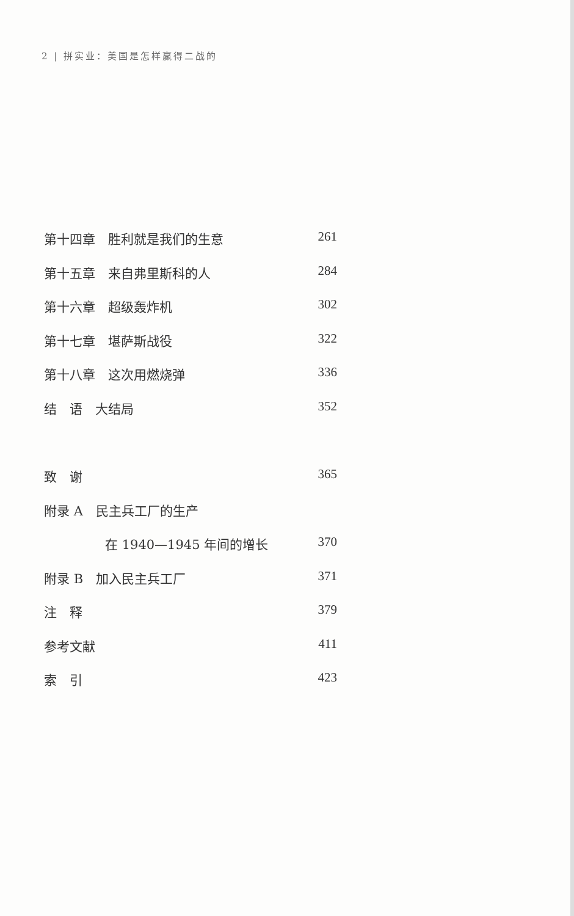2 | 拼实业：美国是怎样赢得二战的
第十四章　胜利就是我们的生意 261
第十五章　来自弗里斯科的人 284
第十六章　超级轰炸机 302
第十七章　堪萨斯战役 322
第十八章　这次用燃烧弹 336
结　语　大结局 352
致　谢 365
附录 A　民主兵工厂的生产
在 1940—1945 年间的增长 370
附录 B　加入民主兵工厂 371
注　释 379
参考文献 411
索　引 423